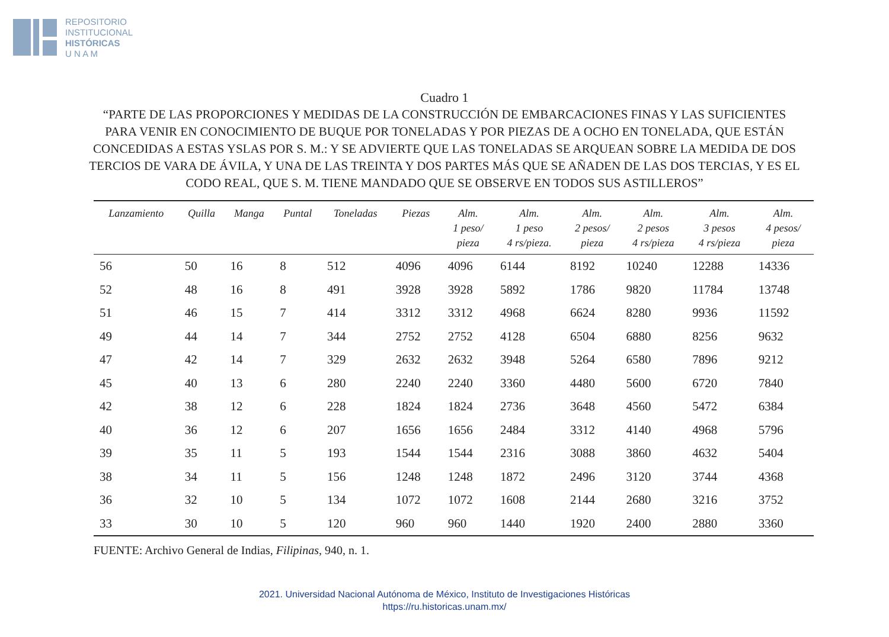REPOSITORIO
INSTITUCIONAL
HISTÓRICAS
U N A M
Cuadro 1
“PARTE DE LAS PROPORCIONES Y MEDIDAS DE LA CONSTRUCCIÓN DE EMBARCACIONES FINAS Y LAS SUFICIENTES PARA VENIR EN CONOCIMIENTO DE BUQUE POR TONELADAS Y POR PIEZAS DE A OCHO EN TONELADA, QUE ESTÁN CONCEDIDAS A ESTAS YSLAS POR S. M.: Y SE ADVIERTE QUE LAS TONELADAS SE ARQUEAN SOBRE LA MEDIDA DE DOS TERCIOS DE VARA DE ÁVILA, Y UNA DE LAS TREINTA Y DOS PARTES MÁS QUE SE AÑADEN DE LAS DOS TERCIAS, Y ES EL CODO REAL, QUE S. M. TIENE MANDADO QUE SE OBSERVE EN TODOS SUS ASTILLEROS”
| Lanzamiento | Quilla | Manga | Puntal | Toneladas | Piezas | Alm. 1 peso/ pieza | Alm. 1 peso 4 rs/pieza. | Alm. 2 pesos/ pieza | Alm. 2 pesos 4 rs/pieza | Alm. 3 pesos 4 rs/pieza | Alm. 4 pesos/ pieza |
| --- | --- | --- | --- | --- | --- | --- | --- | --- | --- | --- | --- |
| 56 | 50 | 16 | 8 | 512 | 4096 | 4096 | 6144 | 8192 | 10240 | 12288 | 14336 |
| 52 | 48 | 16 | 8 | 491 | 3928 | 3928 | 5892 | 1786 | 9820 | 11784 | 13748 |
| 51 | 46 | 15 | 7 | 414 | 3312 | 3312 | 4968 | 6624 | 8280 | 9936 | 11592 |
| 49 | 44 | 14 | 7 | 344 | 2752 | 2752 | 4128 | 6504 | 6880 | 8256 | 9632 |
| 47 | 42 | 14 | 7 | 329 | 2632 | 2632 | 3948 | 5264 | 6580 | 7896 | 9212 |
| 45 | 40 | 13 | 6 | 280 | 2240 | 2240 | 3360 | 4480 | 5600 | 6720 | 7840 |
| 42 | 38 | 12 | 6 | 228 | 1824 | 1824 | 2736 | 3648 | 4560 | 5472 | 6384 |
| 40 | 36 | 12 | 6 | 207 | 1656 | 1656 | 2484 | 3312 | 4140 | 4968 | 5796 |
| 39 | 35 | 11 | 5 | 193 | 1544 | 1544 | 2316 | 3088 | 3860 | 4632 | 5404 |
| 38 | 34 | 11 | 5 | 156 | 1248 | 1248 | 1872 | 2496 | 3120 | 3744 | 4368 |
| 36 | 32 | 10 | 5 | 134 | 1072 | 1072 | 1608 | 2144 | 2680 | 3216 | 3752 |
| 33 | 30 | 10 | 5 | 120 | 960 | 960 | 1440 | 1920 | 2400 | 2880 | 3360 |
FUENTE: Archivo General de Indias, Filipinas, 940, n. 1.
2021. Universidad Nacional Autónoma de México, Instituto de Investigaciones Históricas
https://ru.historicas.unam.mx/